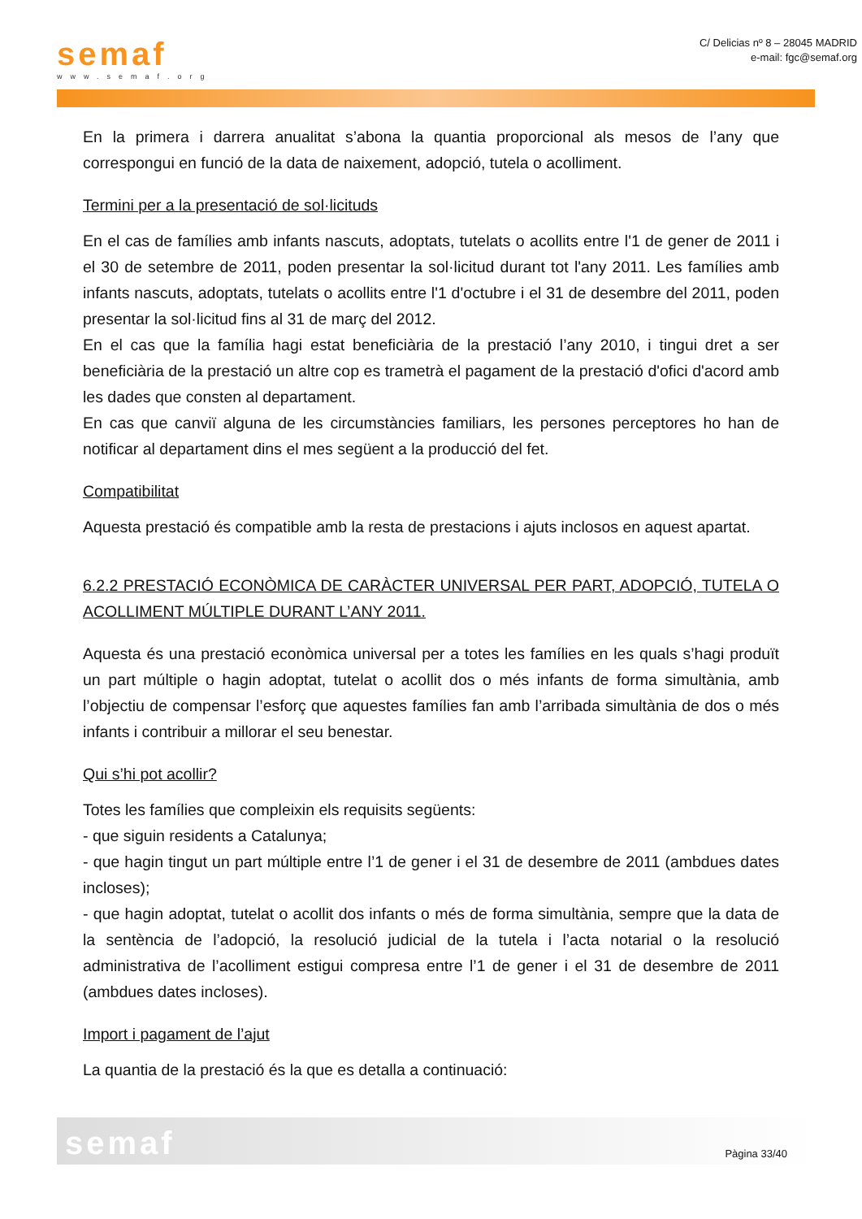semaf
www.semaf.org
C/ Delicias nº 8 – 28045 MADRID
e-mail: fgc@semaf.org
En la primera i darrera anualitat s’abona la quantia proporcional als mesos de l’any que correspongui en funció de la data de naixement, adopció, tutela o acolliment.
Termini per a la presentació de sol·licituds
En el cas de famílies amb infants nascuts, adoptats, tutelats o acollits entre l'1 de gener de 2011 i el 30 de setembre de 2011, poden presentar la sol·licitud durant tot l'any 2011. Les famílies amb infants nascuts, adoptats, tutelats o acollits entre l'1 d'octubre i el 31 de desembre del 2011, poden presentar la sol·licitud fins al 31 de març del 2012.
En el cas que la família hagi estat beneficiària de la prestació l’any 2010, i tingui dret a ser beneficiària de la prestació un altre cop es trametrà el pagament de la prestació d'ofici d'acord amb les dades que consten al departament.
En cas que canviï alguna de les circumstàncies familiars, les persones perceptores ho han de notificar al departament dins el mes següent a la producció del fet.
Compatibilitat
Aquesta prestació és compatible amb la resta de prestacions i ajuts inclosos en aquest apartat.
6.2.2 PRESTACIÓ ECONÒMICA DE CARÀCTER UNIVERSAL PER PART, ADOPCIÓ, TUTELA O ACOLLIMENT MÚLTIPLE DURANT L’ANY 2011.
Aquesta és una prestació econòmica universal per a totes les famílies en les quals s’hagi produït un part múltiple o hagin adoptat, tutelat o acollit dos o més infants de forma simultània, amb l’objectiu de compensar l’esforç que aquestes famílies fan amb l’arribada simultània de dos o més infants i contribuir a millorar el seu benestar.
Qui s’hi pot acollir?
Totes les famílies que compleixin els requisits següents:
- que siguin residents a Catalunya;
- que hagin tingut un part múltiple entre l’1 de gener i el 31 de desembre de 2011 (ambdues dates incloses);
- que hagin adoptat, tutelat o acollit dos infants o més de forma simultània, sempre que la data de la sentència de l’adopció, la resolució judicial de la tutela i l’acta notarial o la resolució administrativa de l’acolliment estigui compresa entre l’1 de gener i el 31 de desembre de 2011 (ambdues dates incloses).
Import i pagament de l’ajut
La quantia de la prestació és la que es detalla a continuació:
semaf
Pàgina 33/40